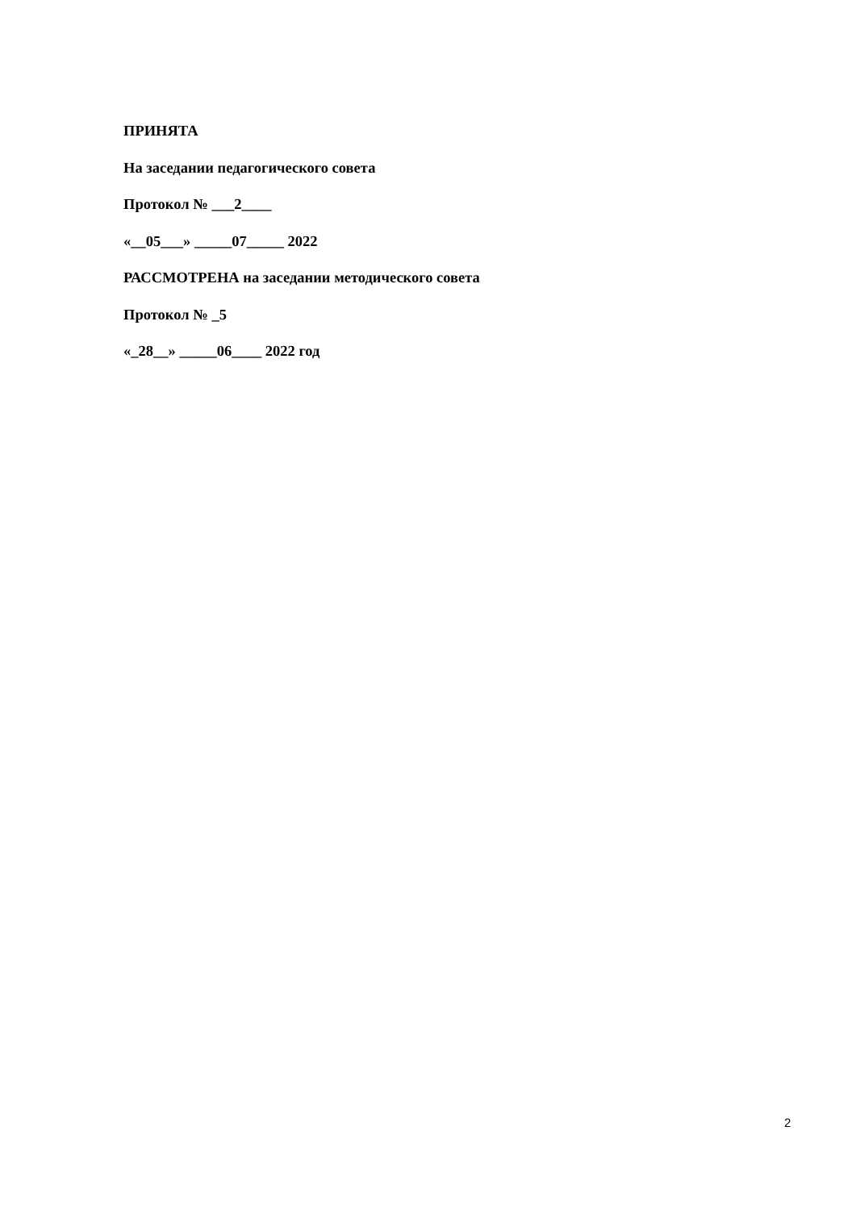ПРИНЯТА
На заседании педагогического совета
Протокол № ___2____
«__05___» _____07_____ 2022
РАССМОТРЕНА на заседании методического совета
Протокол № _5
«_28__» _____06____ 2022 год
2